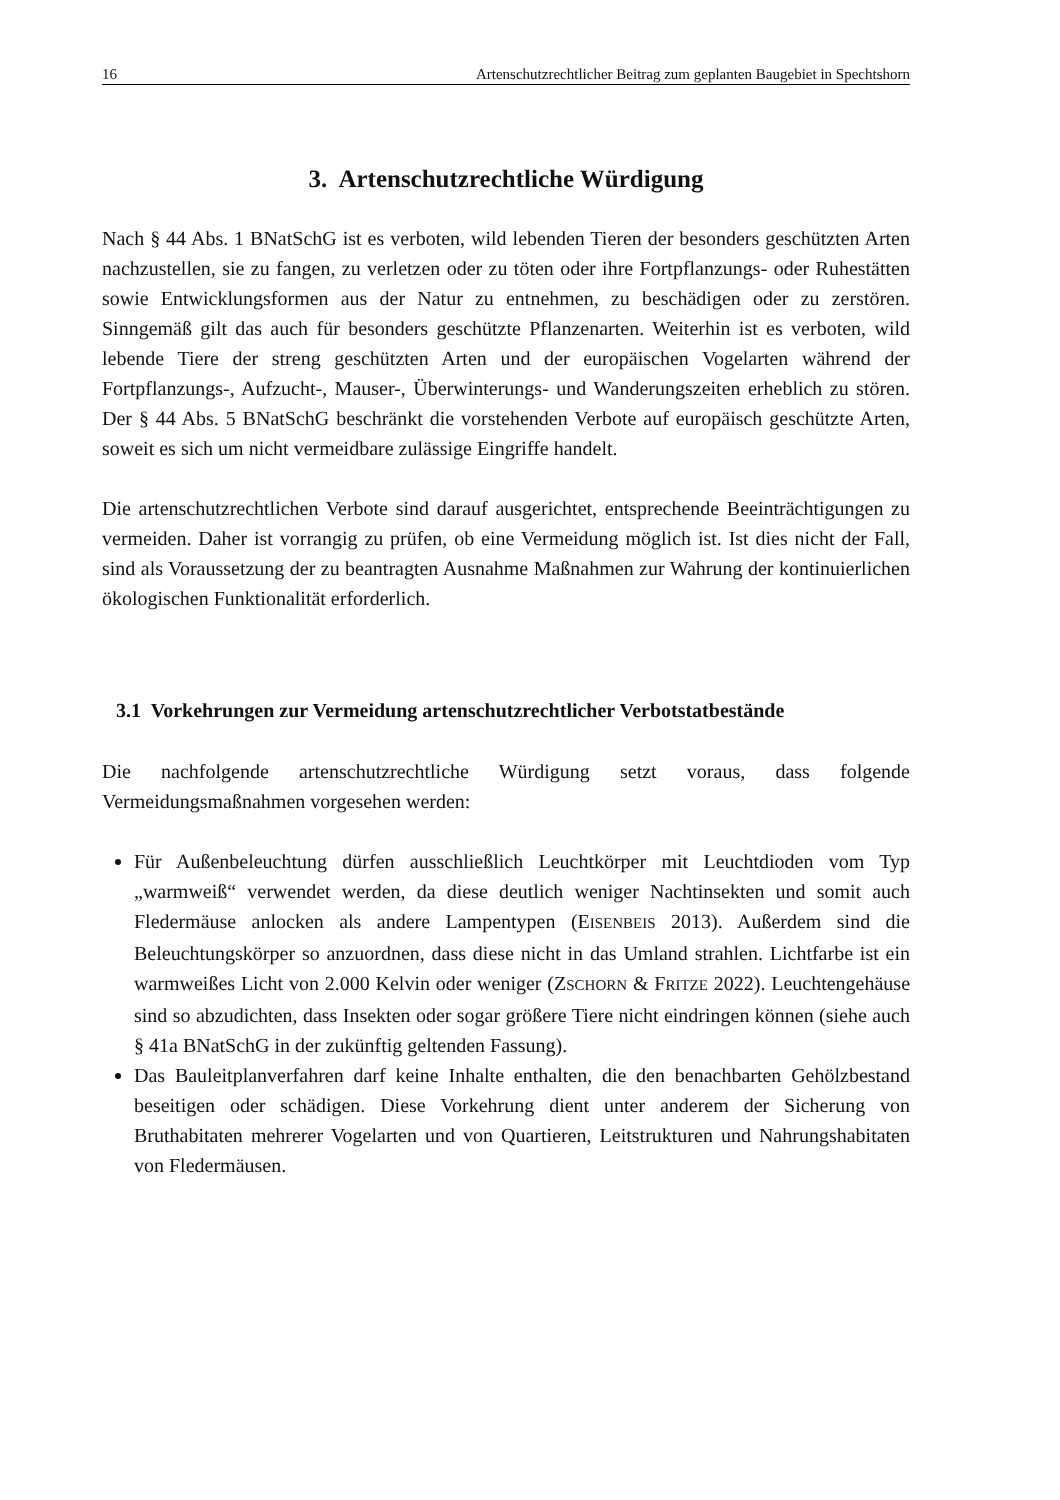16 Artenschutzrechtlicher Beitrag zum geplanten Baugebiet in Spechtshorn
3. Artenschutzrechtliche Würdigung
Nach § 44 Abs. 1 BNatSchG ist es verboten, wild lebenden Tieren der besonders geschützten Arten nachzustellen, sie zu fangen, zu verletzen oder zu töten oder ihre Fortpflanzungs- oder Ruhestätten sowie Entwicklungsformen aus der Natur zu entnehmen, zu beschädigen oder zu zerstören. Sinngemäß gilt das auch für besonders geschützte Pflanzenarten. Weiterhin ist es verboten, wild lebende Tiere der streng geschützten Arten und der europäischen Vogelarten während der Fortpflanzungs-, Aufzucht-, Mauser-, Überwinterungs- und Wanderungszeiten erheblich zu stören. Der § 44 Abs. 5 BNatSchG beschränkt die vorstehenden Verbote auf europäisch geschützte Arten, soweit es sich um nicht vermeidbare zulässige Eingriffe handelt.
Die artenschutzrechtlichen Verbote sind darauf ausgerichtet, entsprechende Beeinträchtigungen zu vermeiden. Daher ist vorrangig zu prüfen, ob eine Vermeidung möglich ist. Ist dies nicht der Fall, sind als Voraussetzung der zu beantragten Ausnahme Maßnahmen zur Wahrung der kontinuierlichen ökologischen Funktionalität erforderlich.
3.1 Vorkehrungen zur Vermeidung artenschutzrechtlicher Verbotstatbestände
Die nachfolgende artenschutzrechtliche Würdigung setzt voraus, dass folgende Vermeidungsmaßnahmen vorgesehen werden:
Für Außenbeleuchtung dürfen ausschließlich Leuchtkörper mit Leuchtdioden vom Typ „warmweiß“ verwendet werden, da diese deutlich weniger Nachtinsekten und somit auch Fledermäuse anlocken als andere Lampentypen (EISENBEIS 2013). Außerdem sind die Beleuchtungskörper so anzuordnen, dass diese nicht in das Umland strahlen. Lichtfarbe ist ein warmweißes Licht von 2.000 Kelvin oder weniger (ZSCHORN & FRITZE 2022). Leuchtengehäuse sind so abzudichten, dass Insekten oder sogar größere Tiere nicht eindringen können (siehe auch § 41a BNatSchG in der zukünftig geltenden Fassung).
Das Bauleitplanverfahren darf keine Inhalte enthalten, die den benachbarten Gehölzbestand beseitigen oder schädigen. Diese Vorkehrung dient unter anderem der Sicherung von Bruthabitaten mehrerer Vogelarten und von Quartieren, Leitstrukturen und Nahrungshabitaten von Fledermäusen.